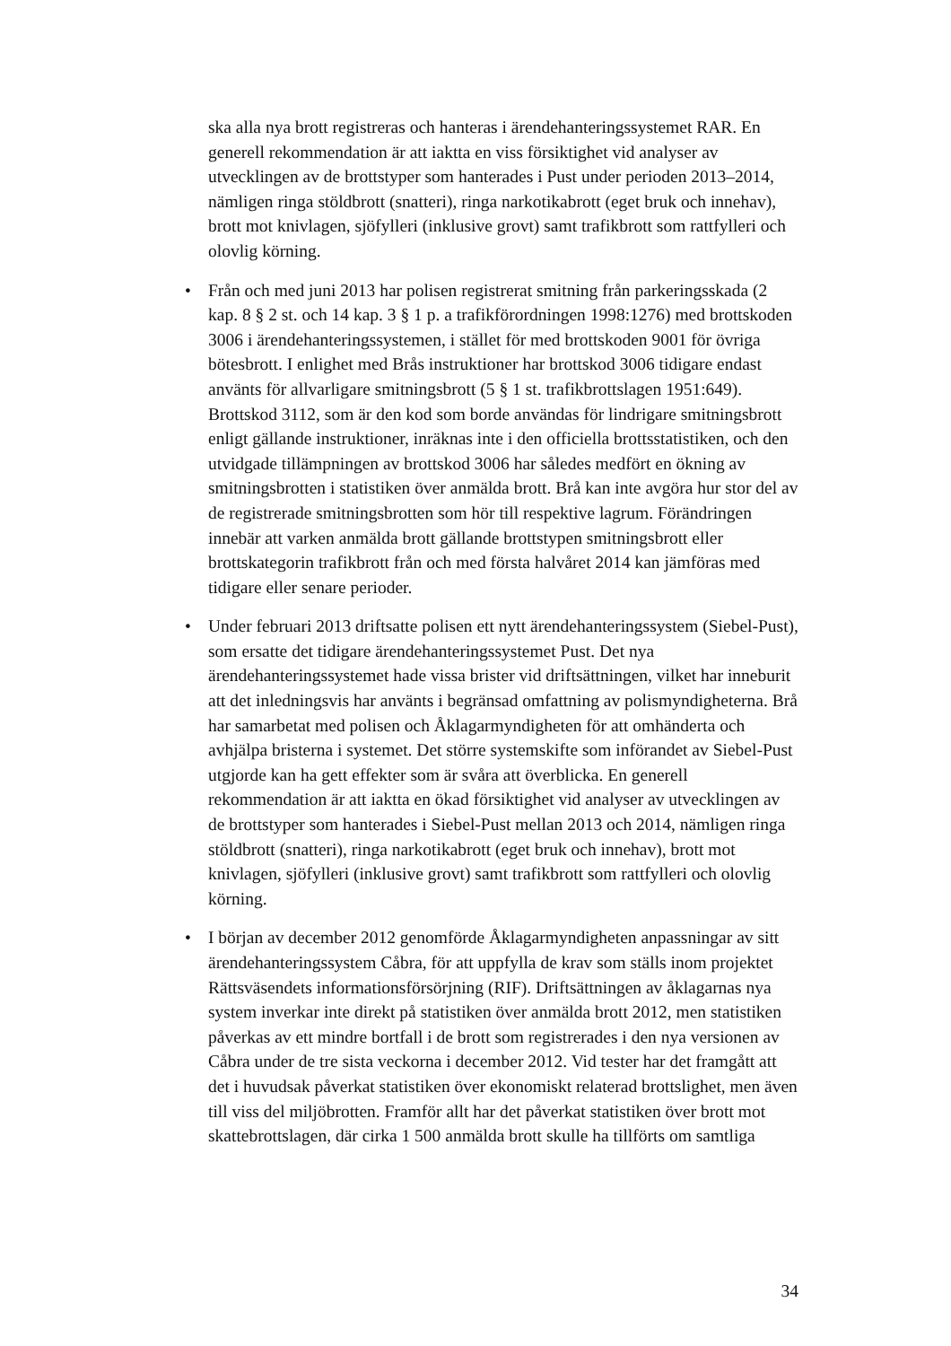ska alla nya brott registreras och hanteras i ärendehanteringssystemet RAR. En generell rekommendation är att iaktta en viss försiktighet vid analyser av utvecklingen av de brottstyper som hanterades i Pust under perioden 2013–2014, nämligen ringa stöldbrott (snatteri), ringa narkotikabrott (eget bruk och innehav), brott mot knivlagen, sjöfylleri (inklusive grovt) samt trafikbrott som rattfylleri och olovlig körning.
• Från och med juni 2013 har polisen registrerat smitning från parkeringsskada (2 kap. 8 § 2 st. och 14 kap. 3 § 1 p. a trafikförordningen 1998:1276) med brottskoden 3006 i ärendehanteringssystemen, i stället för med brottskoden 9001 för övriga bötesbrott. I enlighet med Brås instruktioner har brottskod 3006 tidigare endast använts för allvarligare smitningsbrott (5 § 1 st. trafikbrottslagen 1951:649). Brottskod 3112, som är den kod som borde användas för lindrigare smitningsbrott enligt gällande instruktioner, inräknas inte i den officiella brottsstatistiken, och den utvidgade tillämpningen av brottskod 3006 har således medfört en ökning av smitningsbrotten i statistiken över anmälda brott. Brå kan inte avgöra hur stor del av de registrerade smitningsbrotten som hör till respektive lagrum. Förändringen innebär att varken anmälda brott gällande brottstypen smitningsbrott eller brottskategorin trafikbrott från och med första halvåret 2014 kan jämföras med tidigare eller senare perioder.
• Under februari 2013 driftsatte polisen ett nytt ärendehanteringssystem (Siebel-Pust), som ersatte det tidigare ärendehanteringssystemet Pust. Det nya ärendehanteringssystemet hade vissa brister vid driftsättningen, vilket har inneburit att det inledningsvis har använts i begränsad omfattning av polismyndigheterna. Brå har samarbetat med polisen och Åklagarmyndigheten för att omhänderta och avhjälpa bristerna i systemet. Det större systemskifte som införandet av Siebel-Pust utgjorde kan ha gett effekter som är svåra att överblicka. En generell rekommendation är att iaktta en ökad försiktighet vid analyser av utvecklingen av de brottstyper som hanterades i Siebel-Pust mellan 2013 och 2014, nämligen ringa stöldbrott (snatteri), ringa narkotikabrott (eget bruk och innehav), brott mot knivlagen, sjöfylleri (inklusive grovt) samt trafikbrott som rattfylleri och olovlig körning.
• I början av december 2012 genomförde Åklagarmyndigheten anpassningar av sitt ärendehanteringssystem Cåbra, för att uppfylla de krav som ställs inom projektet Rättsväsendets informationsförsörjning (RIF). Driftsättningen av åklagarnas nya system inverkar inte direkt på statistiken över anmälda brott 2012, men statistiken påverkas av ett mindre bortfall i de brott som registrerades i den nya versionen av Cåbra under de tre sista veckorna i december 2012. Vid tester har det framgått att det i huvudsak påverkat statistiken över ekonomiskt relaterad brottslighet, men även till viss del miljöbrotten. Framför allt har det påverkat statistiken över brott mot skattebrottslagen, där cirka 1 500 anmälda brott skulle ha tillförts om samtliga
34